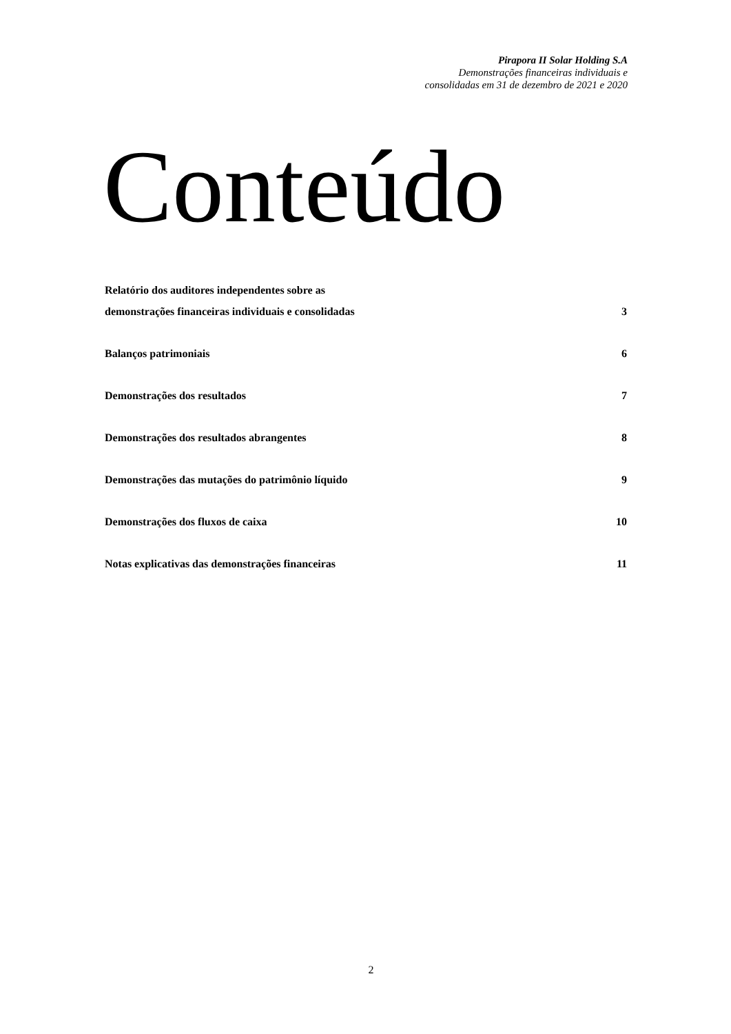Pirapora II Solar Holding S.A
Demonstrações financeiras individuais e
consolidadas em 31 de dezembro de 2021 e 2020
Conteúdo
Relatório dos auditores independentes sobre as
demonstrações financeiras individuais e consolidadas 3
Balanços patrimoniais 6
Demonstrações dos resultados 7
Demonstrações dos resultados abrangentes 8
Demonstrações das mutações do patrimônio líquido 9
Demonstrações dos fluxos de caixa 10
Notas explicativas das demonstrações financeiras 11
2